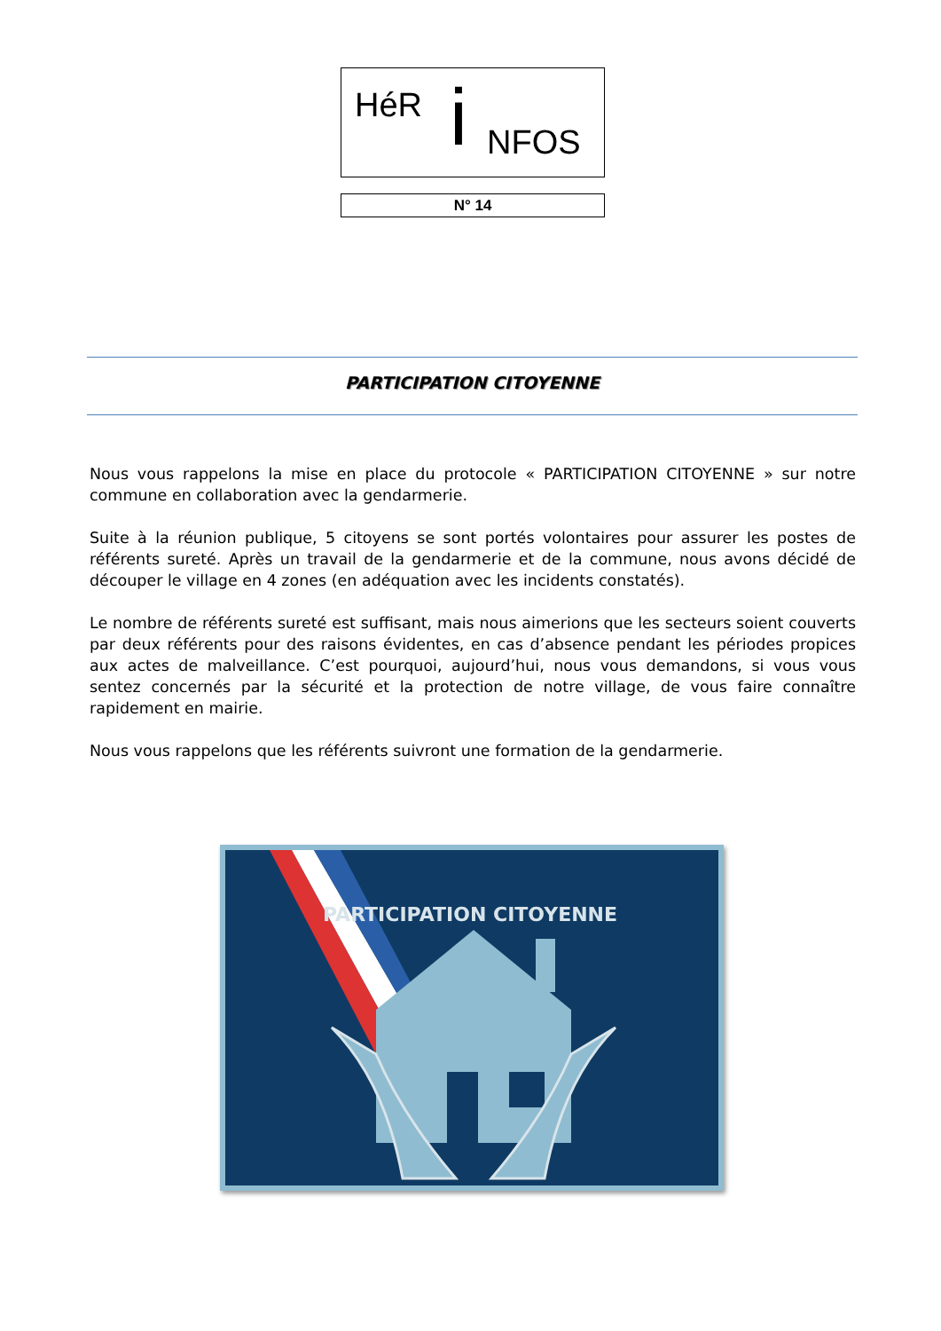HéR i NFOS
N° 14
PARTICIPATION CITOYENNE
Nous vous rappelons la mise en place du protocole « PARTICIPATION CITOYENNE » sur notre commune en collaboration avec la gendarmerie.
Suite à la réunion publique, 5 citoyens se sont portés volontaires pour assurer les postes de référents sureté. Après un travail de la gendarmerie et de la commune, nous avons décidé de découper le village en 4 zones (en adéquation avec les incidents constatés).
Le nombre de référents sureté est suffisant, mais nous aimerions que les secteurs soient couverts par deux référents pour des raisons évidentes, en cas d’absence pendant les périodes propices aux actes de malveillance. C’est pourquoi, aujourd’hui, nous vous demandons, si vous vous sentez concernés par la sécurité et la protection de notre village, de vous faire connaître rapidement en mairie.
Nous vous rappelons que les référents suivront une formation de la gendarmerie.
PARTICIPATION CITOYENNE